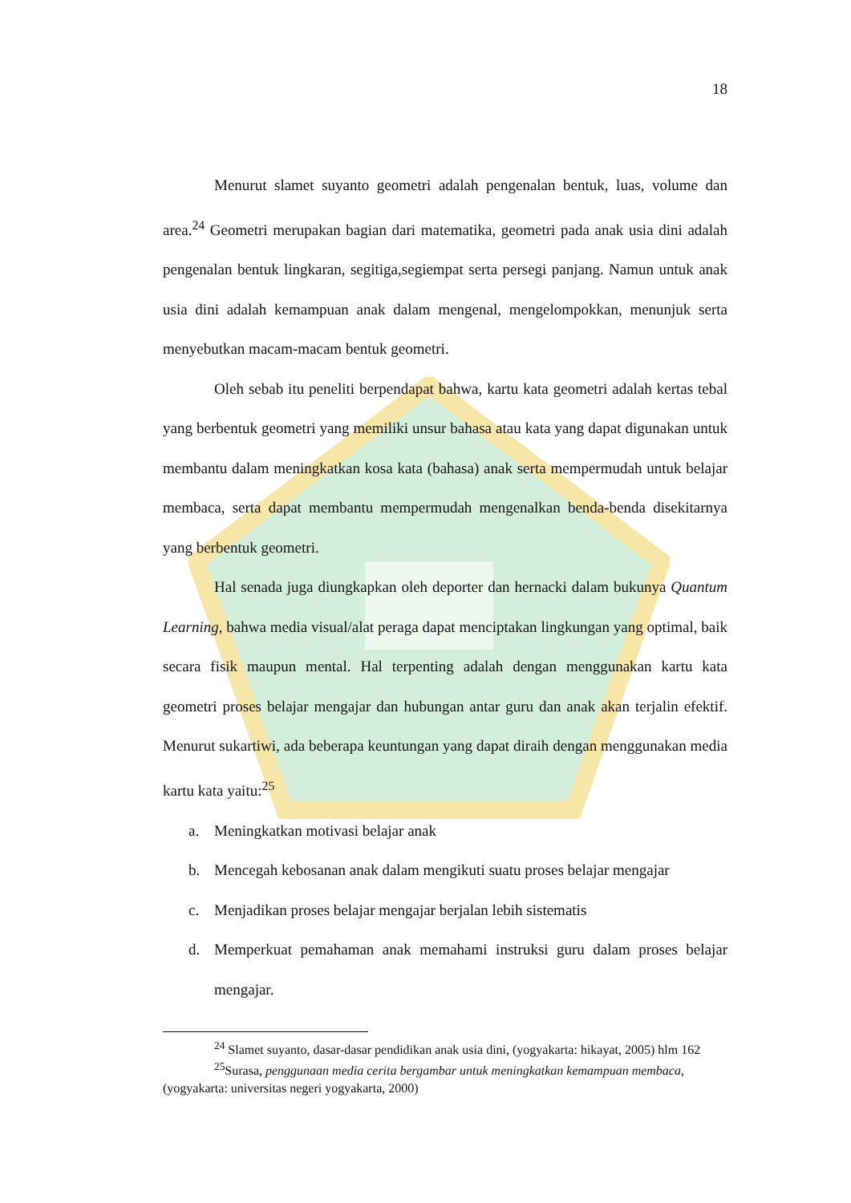18
Menurut slamet suyanto geometri adalah pengenalan bentuk, luas, volume dan area.<sup>24</sup> Geometri merupakan bagian dari matematika, geometri pada anak usia dini adalah pengenalan bentuk lingkaran, segitiga,segiempat serta persegi panjang. Namun untuk anak usia dini adalah kemampuan anak dalam mengenal, mengelompokkan, menunjuk serta menyebutkan macam-macam bentuk geometri.
Oleh sebab itu peneliti berpendapat bahwa, kartu kata geometri adalah kertas tebal yang berbentuk geometri yang memiliki unsur bahasa atau kata yang dapat digunakan untuk membantu dalam meningkatkan kosa kata (bahasa) anak serta mempermudah untuk belajar membaca, serta dapat membantu mempermudah mengenalkan benda-benda disekitarnya yang berbentuk geometri.
Hal senada juga diungkapkan oleh deporter dan hernacki dalam bukunya Quantum Learning, bahwa media visual/alat peraga dapat menciptakan lingkungan yang optimal, baik secara fisik maupun mental. Hal terpenting adalah dengan menggunakan kartu kata geometri proses belajar mengajar dan hubungan antar guru dan anak akan terjalin efektif. Menurut sukartiwi, ada beberapa keuntungan yang dapat diraih dengan menggunakan media kartu kata yaitu:<sup>25</sup>
a. Meningkatkan motivasi belajar anak
b. Mencegah kebosanan anak dalam mengikuti suatu proses belajar mengajar
c. Menjadikan proses belajar mengajar berjalan lebih sistematis
d. Memperkuat pemahaman anak memahami instruksi guru dalam proses belajar mengajar.
<sup>24</sup> Slamet suyanto, dasar-dasar pendidikan anak usia dini, (yogyakarta: hikayat, 2005) hlm 162
<sup>25</sup> Surasa, penggunaan media cerita bergambar untuk meningkatkan kemampuan membaca, (yogyakarta: universitas negeri yogyakarta, 2000)